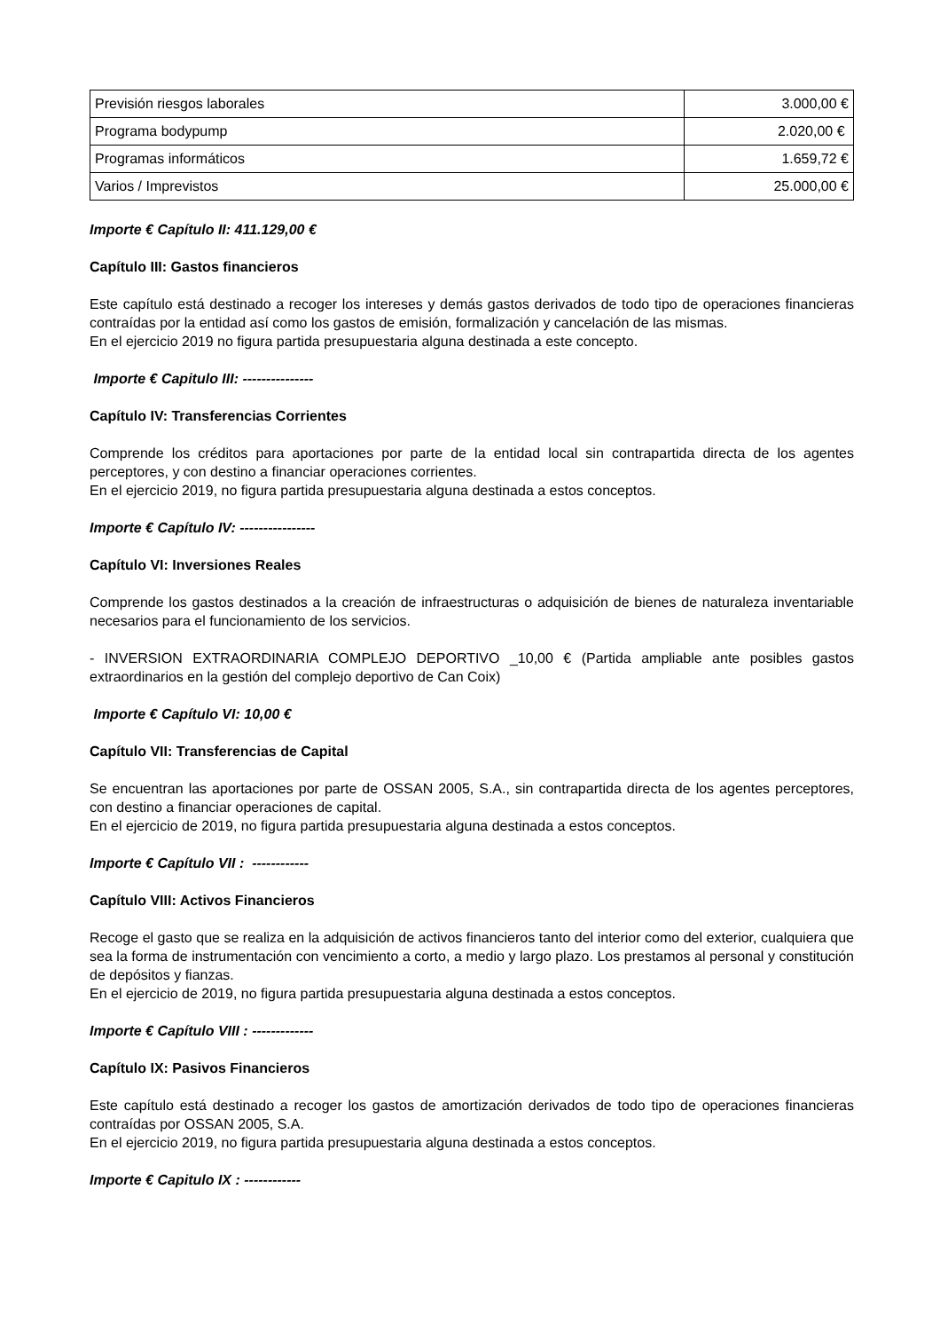| Previsión riesgos laborales | 3.000,00 € |
| Programa bodypump | 2.020,00 € |
| Programas informáticos | 1.659,72 € |
| Varios / Imprevistos | 25.000,00 € |
Importe € Capítulo II: 411.129,00 €
Capítulo III: Gastos financieros
Este capítulo está destinado a recoger los intereses y demás gastos derivados de todo tipo de operaciones financieras contraídas por la entidad así como los gastos de emisión, formalización y cancelación de las mismas.
En el ejercicio 2019 no figura partida presupuestaria alguna destinada a este concepto.
Importe € Capitulo III: ---------------
Capítulo IV: Transferencias Corrientes
Comprende los créditos para aportaciones por parte de la entidad local sin contrapartida directa de los agentes perceptores, y con destino a financiar operaciones corrientes.
En el ejercicio 2019, no figura partida presupuestaria alguna destinada a estos conceptos.
Importe € Capítulo IV: ----------------
Capítulo VI: Inversiones Reales
Comprende los gastos destinados a la creación de infraestructuras o adquisición de bienes de naturaleza inventariable necesarios para el funcionamiento de los servicios.
- INVERSION EXTRAORDINARIA COMPLEJO DEPORTIVO _10,00 € (Partida ampliable ante posibles gastos extraordinarios en la gestión del complejo deportivo de Can Coix)
Importe € Capítulo VI: 10,00 €
Capítulo VII: Transferencias de Capital
Se encuentran las aportaciones por parte de OSSAN 2005, S.A., sin contrapartida directa de los agentes perceptores, con destino a financiar operaciones de capital.
En el ejercicio de 2019, no figura partida presupuestaria alguna destinada a estos conceptos.
Importe € Capítulo VII : ------------
Capítulo VIII: Activos Financieros
Recoge el gasto que se realiza en la adquisición de activos financieros tanto del interior como del exterior, cualquiera que sea la forma de instrumentación con vencimiento a corto, a medio y largo plazo. Los prestamos al personal y constitución de depósitos y fianzas.
En el ejercicio de 2019, no figura partida presupuestaria alguna destinada a estos conceptos.
Importe € Capítulo VIII : -------------
Capítulo IX: Pasivos Financieros
Este capítulo está destinado a recoger los gastos de amortización derivados de todo tipo de operaciones financieras contraídas por OSSAN 2005, S.A.
En el ejercicio 2019, no figura partida presupuestaria alguna destinada a estos conceptos.
Importe € Capitulo IX : ------------